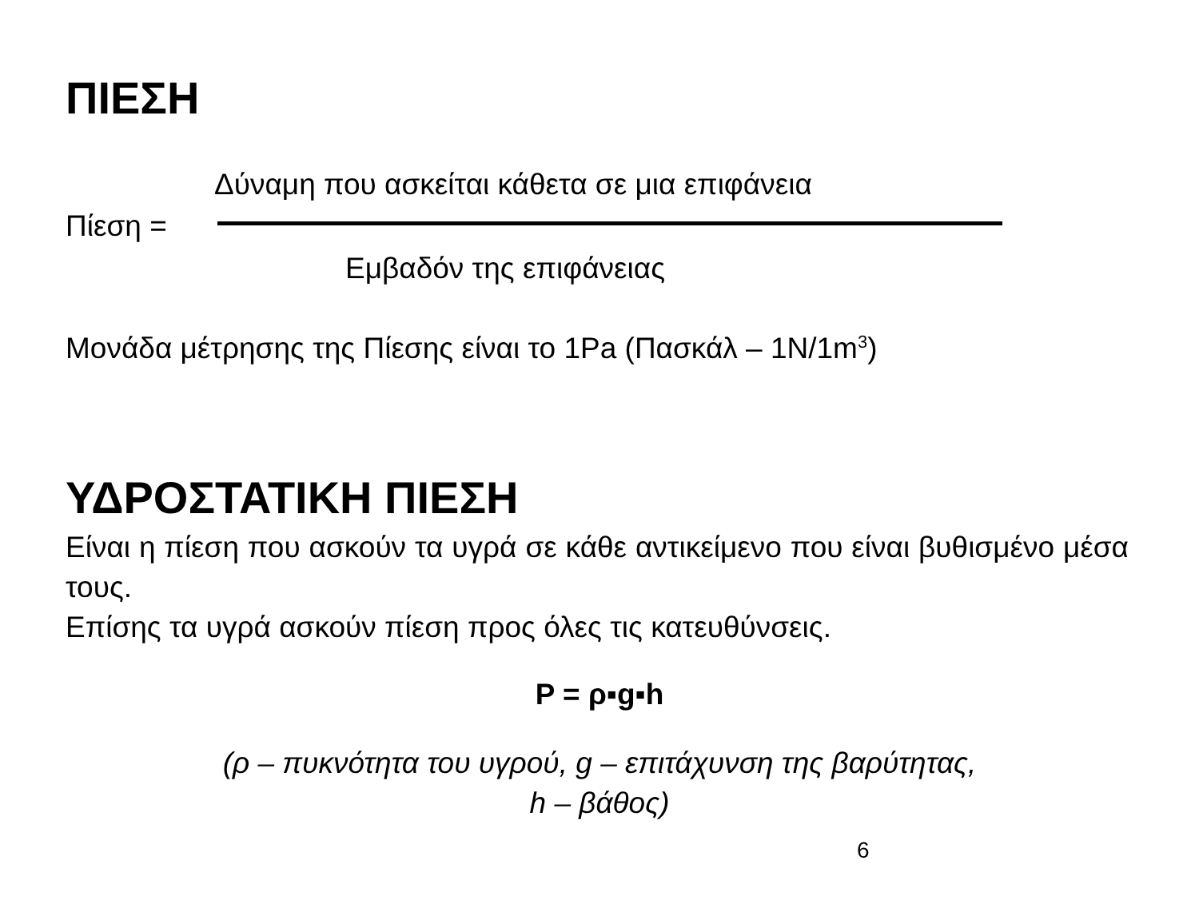ΠΙΕΣΗ
Δύναμη που ασκείται κάθετα σε μια επιφάνεια
Πίεση =
Εμβαδόν της επιφάνειας
Μονάδα μέτρησης της Πίεσης είναι το 1Pa (Πασκάλ – 1N/1m<sup>3</sup>)
ΥΔΡΟΣΤΑΤΙΚΗ ΠΙΕΣΗ
Είναι η πίεση που ασκούν τα υγρά σε κάθε αντικείμενο που είναι βυθισμένο μέσα τους.
Επίσης τα υγρά ασκούν πίεση προς όλες τις κατευθύνσεις.
P = ρ▪g▪h
(ρ – πυκνότητα του υγρού, g – επιτάχυνση της βαρύτητας,
h – βάθος)
6